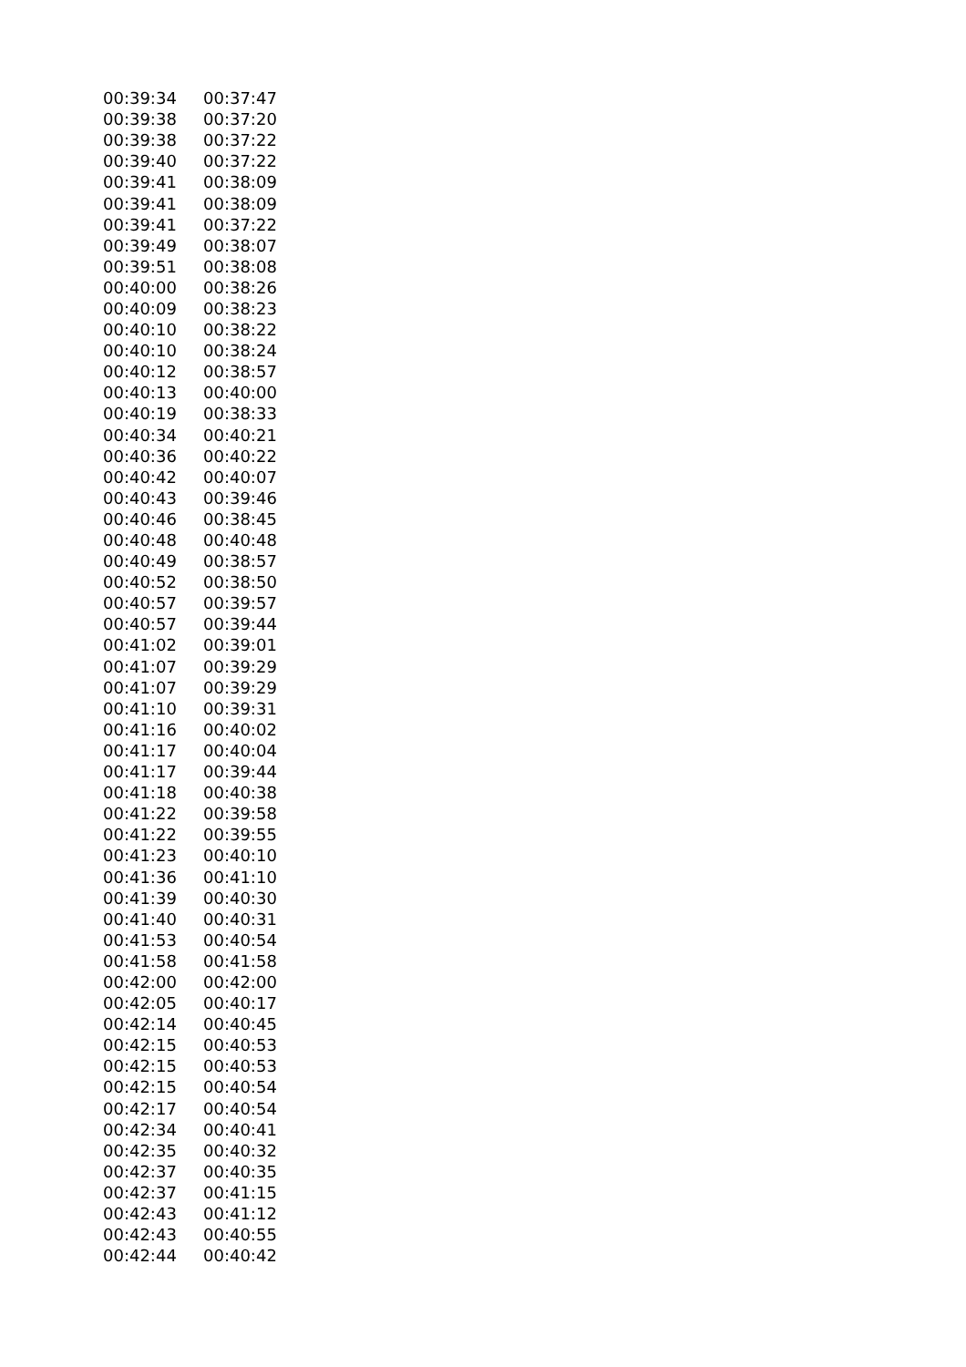| 00:39:34 | 00:37:47 |
| 00:39:38 | 00:37:20 |
| 00:39:38 | 00:37:22 |
| 00:39:40 | 00:37:22 |
| 00:39:41 | 00:38:09 |
| 00:39:41 | 00:38:09 |
| 00:39:41 | 00:37:22 |
| 00:39:49 | 00:38:07 |
| 00:39:51 | 00:38:08 |
| 00:40:00 | 00:38:26 |
| 00:40:09 | 00:38:23 |
| 00:40:10 | 00:38:22 |
| 00:40:10 | 00:38:24 |
| 00:40:12 | 00:38:57 |
| 00:40:13 | 00:40:00 |
| 00:40:19 | 00:38:33 |
| 00:40:34 | 00:40:21 |
| 00:40:36 | 00:40:22 |
| 00:40:42 | 00:40:07 |
| 00:40:43 | 00:39:46 |
| 00:40:46 | 00:38:45 |
| 00:40:48 | 00:40:48 |
| 00:40:49 | 00:38:57 |
| 00:40:52 | 00:38:50 |
| 00:40:57 | 00:39:57 |
| 00:40:57 | 00:39:44 |
| 00:41:02 | 00:39:01 |
| 00:41:07 | 00:39:29 |
| 00:41:07 | 00:39:29 |
| 00:41:10 | 00:39:31 |
| 00:41:16 | 00:40:02 |
| 00:41:17 | 00:40:04 |
| 00:41:17 | 00:39:44 |
| 00:41:18 | 00:40:38 |
| 00:41:22 | 00:39:58 |
| 00:41:22 | 00:39:55 |
| 00:41:23 | 00:40:10 |
| 00:41:36 | 00:41:10 |
| 00:41:39 | 00:40:30 |
| 00:41:40 | 00:40:31 |
| 00:41:53 | 00:40:54 |
| 00:41:58 | 00:41:58 |
| 00:42:00 | 00:42:00 |
| 00:42:05 | 00:40:17 |
| 00:42:14 | 00:40:45 |
| 00:42:15 | 00:40:53 |
| 00:42:15 | 00:40:53 |
| 00:42:15 | 00:40:54 |
| 00:42:17 | 00:40:54 |
| 00:42:34 | 00:40:41 |
| 00:42:35 | 00:40:32 |
| 00:42:37 | 00:40:35 |
| 00:42:37 | 00:41:15 |
| 00:42:43 | 00:41:12 |
| 00:42:43 | 00:40:55 |
| 00:42:44 | 00:40:42 |